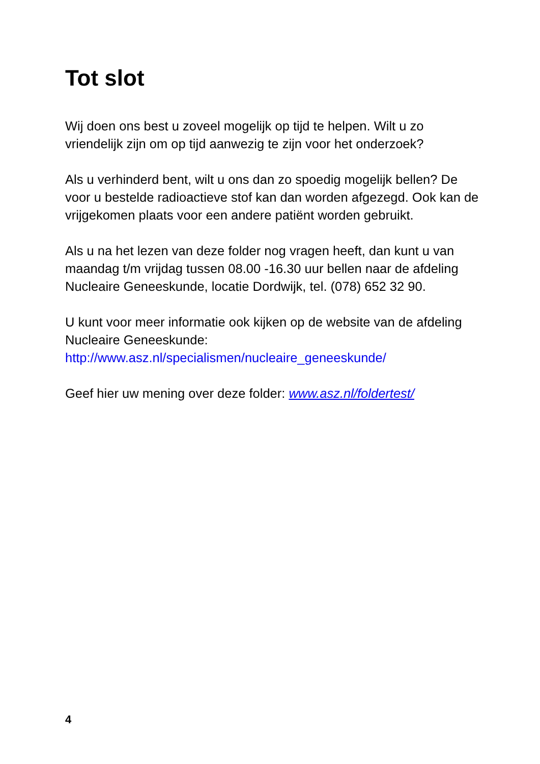Tot slot
Wij doen ons best u zoveel mogelijk op tijd te helpen. Wilt u zo vriendelijk zijn om op tijd aanwezig te zijn voor het onderzoek?
Als u verhinderd bent, wilt u ons dan zo spoedig mogelijk bellen? De voor u bestelde radioactieve stof kan dan worden afgezegd. Ook kan de vrijgekomen plaats voor een andere patiënt worden gebruikt.
Als u na het lezen van deze folder nog vragen heeft, dan kunt u van maandag t/m vrijdag tussen 08.00 -16.30 uur bellen naar de afdeling Nucleaire Geneeskunde, locatie Dordwijk, tel. (078) 652 32 90.
U kunt voor meer informatie ook kijken op de website van de afdeling Nucleaire Geneeskunde:
http://www.asz.nl/specialismen/nucleaire_geneeskunde/
Geef hier uw mening over deze folder: www.asz.nl/foldertest/
4